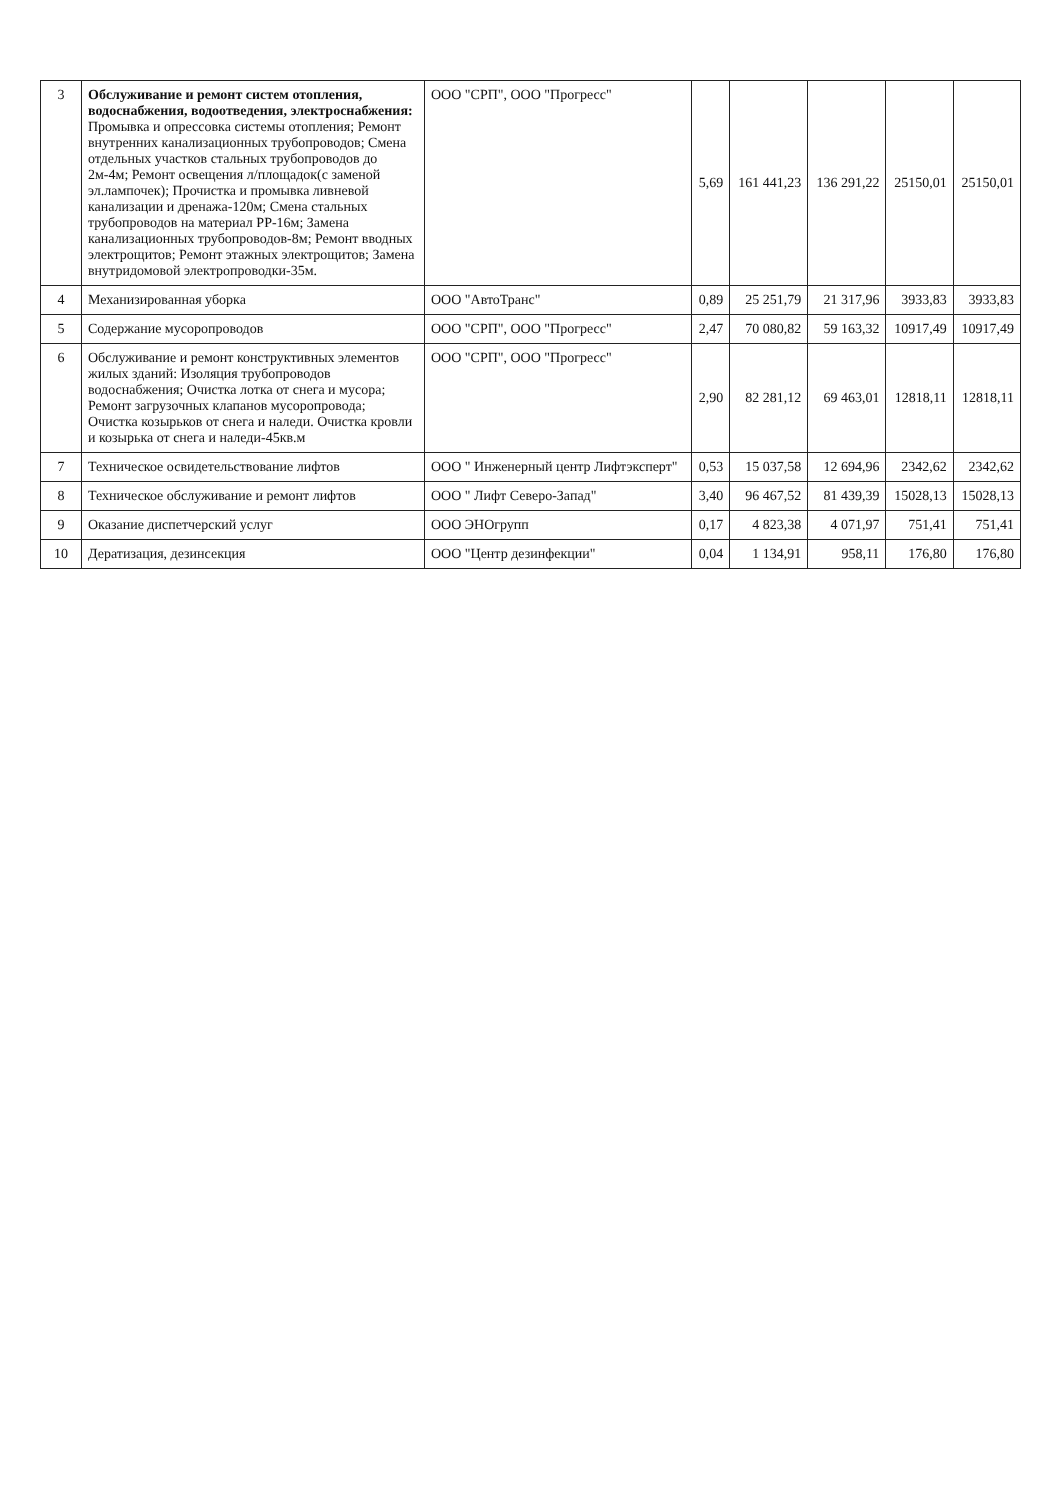| 3 | Обслуживание и ремонт систем отопления, водоснабжения, водоотведения, электроснабжения: Промывка и опрессовка системы отопления; Ремонт внутренних канализационных трубопроводов; Смена отдельных участков стальных трубопроводов до 2м-4м; Ремонт освещения л/площадок(с заменой эл.лампочек); Прочистка и промывка ливневой канализации и дренажа-120м; Смена стальных трубопроводов на материал РР-16м; Замена канализационных трубопроводов-8м; Ремонт вводных электрощитов; Ремонт этажных электрощитов; Замена внутридомовой электропроводки-35м. | ООО "СРП", ООО "Прогресс" | 5,69 | 161 441,23 | 136 291,22 | 25150,01 | 25150,01 |
| 4 | Механизированная уборка | ООО "АвтоТранс" | 0,89 | 25 251,79 | 21 317,96 | 3933,83 | 3933,83 |
| 5 | Содержание мусоропроводов | ООО "СРП", ООО "Прогресс" | 2,47 | 70 080,82 | 59 163,32 | 10917,49 | 10917,49 |
| 6 | Обслуживание и ремонт конструктивных элементов жилых зданий: Изоляция трубопроводов водоснабжения; Очистка лотка от снега и мусора; Ремонт загрузочных клапанов мусоропровода; Очистка козырьков от снега и наледи. Очистка кровли и козырька от снега и наледи-45кв.м | ООО "СРП", ООО "Прогресс" | 2,90 | 82 281,12 | 69 463,01 | 12818,11 | 12818,11 |
| 7 | Техническое освидетельствование лифтов | ООО " Инженерный центр Лифтэксперт" | 0,53 | 15 037,58 | 12 694,96 | 2342,62 | 2342,62 |
| 8 | Техническое обслуживание и ремонт лифтов | ООО " Лифт Северо-Запад" | 3,40 | 96 467,52 | 81 439,39 | 15028,13 | 15028,13 |
| 9 | Оказание диспетчерский услуг | ООО ЭНОгрупп | 0,17 | 4 823,38 | 4 071,97 | 751,41 | 751,41 |
| 10 | Дератизация, дезинсекция | ООО "Центр дезинфекции" | 0,04 | 1 134,91 | 958,11 | 176,80 | 176,80 |